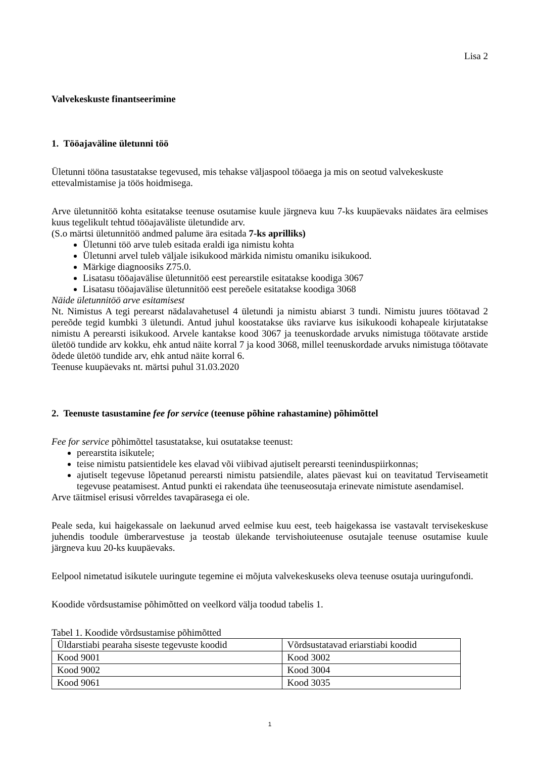Lisa 2
Valvekeskuste finantseerimine
1. Tööajaväline ületunni töö
Ületunni tööna tasustatakse tegevused, mis tehakse väljaspool tööaega ja mis on seotud valvekeskuste ettevalmistamise ja töös hoidmisega.
Arve ületunnitöö kohta esitatakse teenuse osutamise kuule järgneva kuu 7-ks kuupäevaks näidates ära eelmises kuus tegelikult tehtud tööajaväliste ületundide arv.
(S.o märtsi ületunnitöö andmed palume ära esitada 7-ks aprilliks)
Ületunni töö arve tuleb esitada eraldi iga nimistu kohta
Ületunni arvel tuleb väljale isikukood märkida nimistu omaniku isikukood.
Märkige diagnoosiks Z75.0.
Lisatasu tööajavälise ületunnitöö eest perearstile esitatakse koodiga 3067
Lisatasu tööajavälise ületunnitöö eest pereõele esitatakse koodiga 3068
Näide ületunnitöö arve esitamisest
Nt. Nimistus A tegi perearst nädalavahetusel 4 ületundi ja nimistu abiarst 3 tundi. Nimistu juures töötavad 2 pereõde tegid kumbki 3 ületundi. Antud juhul koostatakse üks raviarve kus isikukoodi kohapeale kirjutatakse nimistu A perearsti isikukood. Arvele kantakse kood 3067 ja teenuskordade arvuks nimistuga töötavate arstide ületöö tundide arv kokku, ehk antud näite korral 7 ja kood 3068, millel teenuskordade arvuks nimistuga töötavate õdede ületöö tundide arv, ehk antud näite korral 6.
Teenuse kuupäevaks nt. märtsi puhul 31.03.2020
2. Teenuste tasustamine fee for service (teenuse põhine rahastamine) põhimõttel
Fee for service põhimõttel tasustatakse, kui osutatakse teenust:
perearstita isikutele;
teise nimistu patsientidele kes elavad või viibivad ajutiselt perearsti teeninduspiirkonnas;
ajutiselt tegevuse lõpetanud perearsti nimistu patsiendile, alates päevast kui on teavitatud Terviseametit tegevuse peatamisest. Antud punkti ei rakendata ühe teenuseosutaja erinevate nimistute asendamisel.
Arve täitmisel erisusi võrreldes tavapärasega ei ole.
Peale seda, kui haigekassale on laekunud arved eelmise kuu eest, teeb haigekassa ise vastavalt tervisekeskuse juhendis toodule ümberarvestuse ja teostab ülekande tervishoiuteenuse osutajale teenuse osutamise kuule järgneva kuu 20-ks kuupäevaks.
Eelpool nimetatud isikutele uuringute tegemine ei mõjuta valvekeskuseks oleva teenuse osutaja uuringufondi.
Koodide võrdsustamise põhimõtted on veelkord välja toodud tabelis 1.
Tabel 1. Koodide võrdsustamise põhimõtted
| Üldarstiabi pearaha siseste tegevuste koodid | Võrdsustatavad eriarstiabi koodid |
| --- | --- |
| Kood 9001 | Kood 3002 |
| Kood 9002 | Kood 3004 |
| Kood 9061 | Kood 3035 |
1